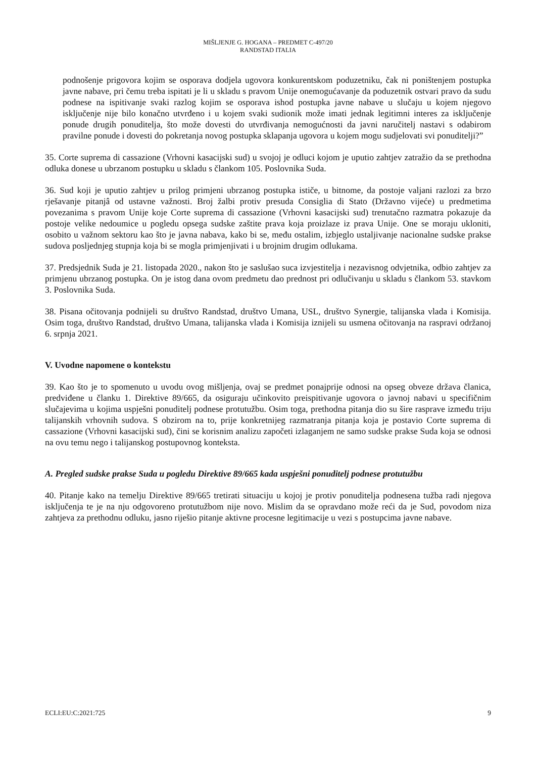MIŠLJENJE G. HOGANA – PREDMET C-497/20
RANDSTAD ITALIA
podnošenje prigovora kojim se osporava dodjela ugovora konkurentskom poduzetniku, čak ni poništenjem postupka javne nabave, pri čemu treba ispitati je li u skladu s pravom Unije onemogućavanje da poduzetnik ostvari pravo da sudu podnese na ispitivanje svaki razlog kojim se osporava ishod postupka javne nabave u slučaju u kojem njegovo isključenje nije bilo konačno utvrđeno i u kojem svaki sudionik može imati jednak legitimni interes za isključenje ponude drugih ponuditelja, što može dovesti do utvrđivanja nemogućnosti da javni naručitelj nastavi s odabirom pravilne ponude i dovesti do pokretanja novog postupka sklapanja ugovora u kojem mogu sudjelovati svi ponuditelji?”
35. Corte suprema di cassazione (Vrhovni kasacijski sud) u svojoj je odluci kojom je uputio zahtjev zatražio da se prethodna odluka donese u ubrzanom postupku u skladu s člankom 105. Poslovnika Suda.
36. Sud koji je uputio zahtjev u prilog primjeni ubrzanog postupka ističe, u bitnome, da postoje valjani razlozi za brzo rješavanje pitanjâ od ustavne važnosti. Broj žalbi protiv presuda Consiglia di Stato (Državno vijeće) u predmetima povezanima s pravom Unije koje Corte suprema di cassazione (Vrhovni kasacijski sud) trenutačno razmatra pokazuje da postoje velike nedoumice u pogledu opsega sudske zaštite prava koja proizlaze iz prava Unije. One se moraju ukloniti, osobito u važnom sektoru kao što je javna nabava, kako bi se, među ostalim, izbjeglo ustaljivanje nacionalne sudske prakse sudova posljednjeg stupnja koja bi se mogla primjenjivati i u brojnim drugim odlukama.
37. Predsjednik Suda je 21. listopada 2020., nakon što je saslušao suca izvjestitelja i nezavisnog odvjetnika, odbio zahtjev za primjenu ubrzanog postupka. On je istog dana ovom predmetu dao prednost pri odlučivanju u skladu s člankom 53. stavkom 3. Poslovnika Suda.
38. Pisana očitovanja podnijeli su društvo Randstad, društvo Umana, USL, društvo Synergie, talijanska vlada i Komisija. Osim toga, društvo Randstad, društvo Umana, talijanska vlada i Komisija iznijeli su usmena očitovanja na raspravi održanoj 6. srpnja 2021.
V. Uvodne napomene o kontekstu
39. Kao što je to spomenuto u uvodu ovog mišljenja, ovaj se predmet ponajprije odnosi na opseg obveze država članica, predviđene u članku 1. Direktive 89/665, da osiguraju učinkovito preispitivanje ugovora o javnoj nabavi u specifičnim slučajevima u kojima uspješni ponuditelj podnese protutužbu. Osim toga, prethodna pitanja dio su šire rasprave između triju talijanskih vrhovnih sudova. S obzirom na to, prije konkretnijeg razmatranja pitanja koja je postavio Corte suprema di cassazione (Vrhovni kasacijski sud), čini se korisnim analizu započeti izlaganjem ne samo sudske prakse Suda koja se odnosi na ovu temu nego i talijanskog postupovnog konteksta.
A. Pregled sudske prakse Suda u pogledu Direktive 89/665 kada uspješni ponuditelj podnese protutužbu
40. Pitanje kako na temelju Direktive 89/665 tretirati situaciju u kojoj je protiv ponuditelja podnesena tužba radi njegova isključenja te je na nju odgovoreno protutužbom nije novo. Mislim da se opravdano može reći da je Sud, povodom niza zahtjeva za prethodnu odluku, jasno riješio pitanje aktivne procesne legitimacije u vezi s postupcima javne nabave.
ECLI:EU:C:2021:725 9